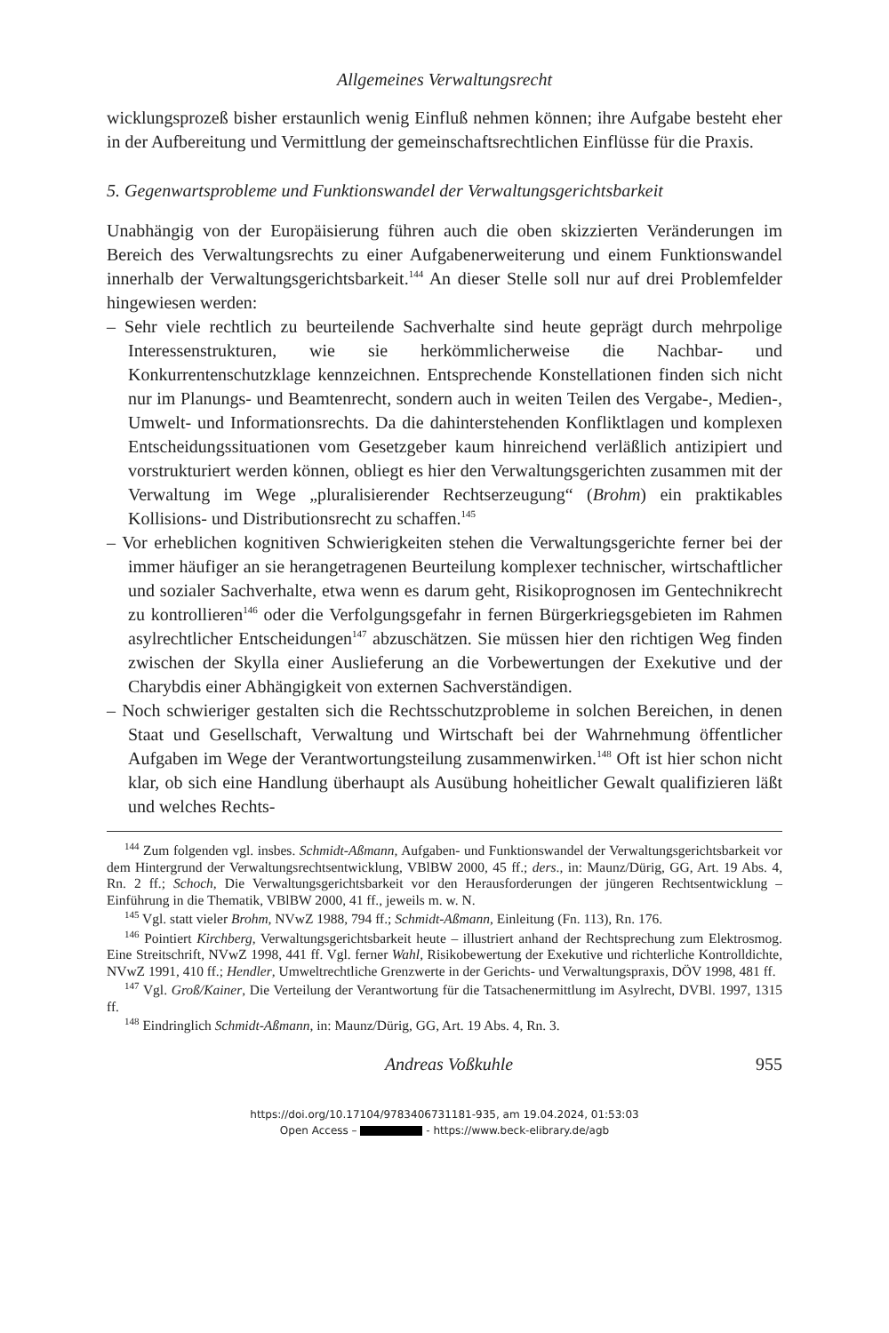Allgemeines Verwaltungsrecht
wicklungsprozeß bisher erstaunlich wenig Einfluß nehmen können; ihre Aufgabe besteht eher in der Aufbereitung und Vermittlung der gemeinschaftsrechtlichen Einflüsse für die Praxis.
5. Gegenwartsprobleme und Funktionswandel der Verwaltungsgerichtsbarkeit
Unabhängig von der Europäisierung führen auch die oben skizzierten Veränderungen im Bereich des Verwaltungsrechts zu einer Aufgabenerweiterung und einem Funktionswandel innerhalb der Verwaltungsgerichtsbarkeit.<sup>144</sup> An dieser Stelle soll nur auf drei Problemfelder hingewiesen werden:
– Sehr viele rechtlich zu beurteilende Sachverhalte sind heute geprägt durch mehrpolige Interessenstrukturen, wie sie herkömmlicherweise die Nachbar- und Konkurrentenschutzklage kennzeichnen. Entsprechende Konstellationen finden sich nicht nur im Planungs- und Beamtenrecht, sondern auch in weiten Teilen des Vergabe-, Medien-, Umwelt- und Informationsrechts. Da die dahinterstehenden Konfliktlagen und komplexen Entscheidungssituationen vom Gesetzgeber kaum hinreichend verläßlich antizipiert und vorstrukturiert werden können, obliegt es hier den Verwaltungsgerichten zusammen mit der Verwaltung im Wege „pluralisierender Rechtserzeugung“ (Brohm) ein praktikables Kollisions- und Distributionsrecht zu schaffen.<sup>145</sup>
– Vor erheblichen kognitiven Schwierigkeiten stehen die Verwaltungsgerichte ferner bei der immer häufiger an sie herangetragenen Beurteilung komplexer technischer, wirtschaftlicher und sozialer Sachverhalte, etwa wenn es darum geht, Risikoprognosen im Gentechnikrecht zu kontrollieren<sup>146</sup> oder die Verfolgungsgefahr in fernen Bürgerkriegsgebieten im Rahmen asylrechtlicher Entscheidungen<sup>147</sup> abzuschätzen. Sie müssen hier den richtigen Weg finden zwischen der Skylla einer Auslieferung an die Vorbewertungen der Exekutive und der Charybdis einer Abhängigkeit von externen Sachverständigen.
– Noch schwieriger gestalten sich die Rechtsschutzprobleme in solchen Bereichen, in denen Staat und Gesellschaft, Verwaltung und Wirtschaft bei der Wahrnehmung öffentlicher Aufgaben im Wege der Verantwortungsteilung zusammenwirken.<sup>148</sup> Oft ist hier schon nicht klar, ob sich eine Handlung überhaupt als Ausübung hoheitlicher Gewalt qualifizieren läßt und welches Rechts-
<sup>144</sup> Zum folgenden vgl. insbes. Schmidt-Aßmann, Aufgaben- und Funktionswandel der Verwaltungsgerichtsbarkeit vor dem Hintergrund der Verwaltungsrechtsentwicklung, VBlBW 2000, 45 ff.; ders., in: Maunz/Dürig, GG, Art. 19 Abs. 4, Rn. 2 ff.; Schoch, Die Verwaltungsgerichtsbarkeit vor den Herausforderungen der jüngeren Rechtsentwicklung – Einführung in die Thematik, VBlBW 2000, 41 ff., jeweils m. w. N.
<sup>145</sup> Vgl. statt vieler Brohm, NVwZ 1988, 794 ff.; Schmidt-Aßmann, Einleitung (Fn. 113), Rn. 176.
<sup>146</sup> Pointiert Kirchberg, Verwaltungsgerichtsbarkeit heute – illustriert anhand der Rechtsprechung zum Elektrosmog. Eine Streitschrift, NVwZ 1998, 441 ff. Vgl. ferner Wahl, Risikobewertung der Exekutive und richterliche Kontrolldichte, NVwZ 1991, 410 ff.; Hendler, Umweltrechtliche Grenzwerte in der Gerichts- und Verwaltungspraxis, DÖV 1998, 481 ff.
<sup>147</sup> Vgl. Groß/Kainer, Die Verteilung der Verantwortung für die Tatsachenermittlung im Asylrecht, DVBl. 1997, 1315 ff.
<sup>148</sup> Eindringlich Schmidt-Aßmann, in: Maunz/Dürig, GG, Art. 19 Abs. 4, Rn. 3.
Andreas Voßkuhle 955
https://doi.org/10.17104/9783406731181-935, am 19.04.2024, 01:53:03
Open Access – - https://www.beck-elibrary.de/agb